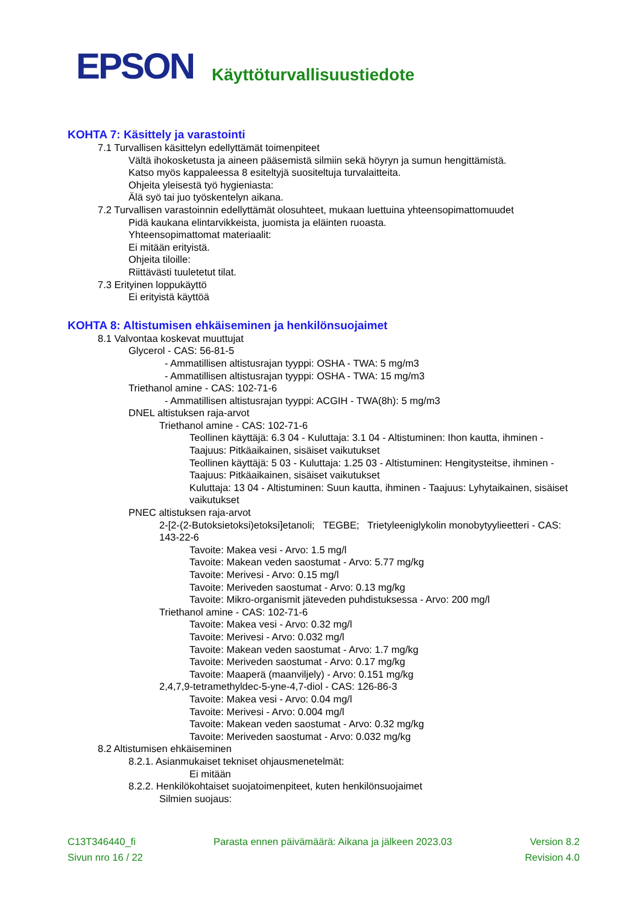EPSON
Käyttöturvallisuustiedote
KOHTA 7: Käsittely ja varastointi
7.1 Turvallisen käsittelyn edellyttämät toimenpiteet
Vältä ihokosketusta ja aineen pääsemistä silmiin sekä höyryn ja sumun hengittämistä.
Katso myös kappaleessa 8 esiteltyjä suositeltuja turvalaitteita.
Ohjeita yleisestä työ hygieniasta:
Älä syö tai juo työskentelyn aikana.
7.2 Turvallisen varastoinnin edellyttämät olosuhteet, mukaan luettuina yhteensopimattomuudet
Pidä kaukana elintarvikkeista, juomista ja eläinten ruoasta.
Yhteensopimattomat materiaalit:
Ei mitään erityistä.
Ohjeita tiloille:
Riittävästi tuuletetut tilat.
7.3 Erityinen loppukäyttö
Ei erityistä käyttöä
KOHTA 8: Altistumisen ehkäiseminen ja henkilönsuojaimet
8.1 Valvontaa koskevat muuttujat
Glycerol - CAS: 56-81-5
- Ammatillisen altistusrajan tyyppi: OSHA - TWA: 5 mg/m3
- Ammatillisen altistusrajan tyyppi: OSHA - TWA: 15 mg/m3
Triethanol amine - CAS: 102-71-6
- Ammatillisen altistusrajan tyyppi: ACGIH - TWA(8h): 5 mg/m3
DNEL altistuksen raja-arvot
Triethanol amine - CAS: 102-71-6
Teollinen käyttäjä: 6.3 04 - Kuluttaja: 3.1 04 - Altistuminen: Ihon kautta, ihminen - Taajuus: Pitkäaikainen, sisäiset vaikutukset
Teollinen käyttäjä: 5 03 - Kuluttaja: 1.25 03 - Altistuminen: Hengitysteitse, ihminen - Taajuus: Pitkäaikainen, sisäiset vaikutukset
Kuluttaja: 13 04 - Altistuminen: Suun kautta, ihminen - Taajuus: Lyhytaikainen, sisäiset vaikutukset
PNEC altistuksen raja-arvot
2-[2-(2-Butoksietoksi)etoksi]etanoli; TEGBE; Trietyleeniglykolin monobytyylieetteri - CAS: 143-22-6
Tavoite: Makea vesi - Arvo: 1.5 mg/l
Tavoite: Makean veden saostumat - Arvo: 5.77 mg/kg
Tavoite: Merivesi - Arvo: 0.15 mg/l
Tavoite: Meriveden saostumat - Arvo: 0.13 mg/kg
Tavoite: Mikro-organismit jäteveden puhdistuksessa - Arvo: 200 mg/l
Triethanol amine - CAS: 102-71-6
Tavoite: Makea vesi - Arvo: 0.32 mg/l
Tavoite: Merivesi - Arvo: 0.032 mg/l
Tavoite: Makean veden saostumat - Arvo: 1.7 mg/kg
Tavoite: Meriveden saostumat - Arvo: 0.17 mg/kg
Tavoite: Maaperä (maanviljely) - Arvo: 0.151 mg/kg
2,4,7,9-tetramethyldec-5-yne-4,7-diol - CAS: 126-86-3
Tavoite: Makea vesi - Arvo: 0.04 mg/l
Tavoite: Merivesi - Arvo: 0.004 mg/l
Tavoite: Makean veden saostumat - Arvo: 0.32 mg/kg
Tavoite: Meriveden saostumat - Arvo: 0.032 mg/kg
8.2 Altistumisen ehkäiseminen
8.2.1. Asianmukaiset tekniset ohjausmenetelmät:
Ei mitään
8.2.2. Henkilökohtaiset suojatoimenpiteet, kuten henkilönsuojaimet
Silmien suojaus:
C13T346440_fi Parasta ennen päivämäärä: Aikana ja jälkeen 2023.03 Version 8.2
Sivun nro 16 / 22 Revision 4.0